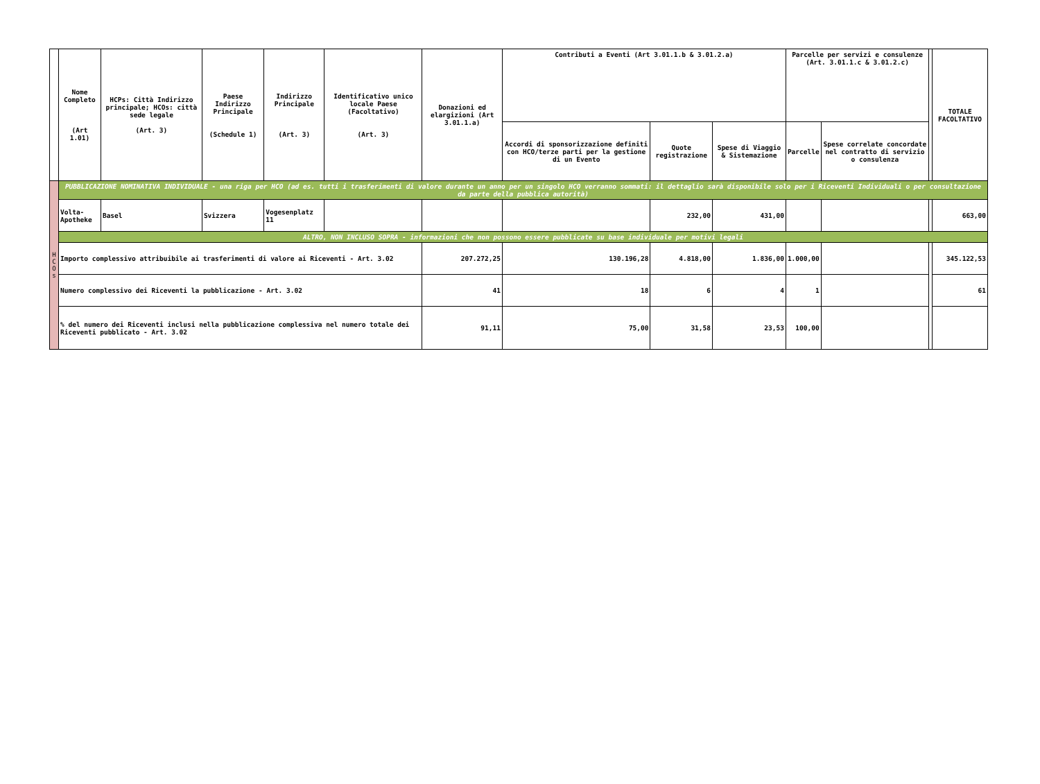| | Nome Completo (Art 1.01) | HCPs: Città Indirizzo principale; HCOs: città sede legale (Art. 3) | Paese Indirizzo Principale (Schedule 1) | Indirizzo Principale (Art. 3) | Identificativo unico locale Paese (Facoltativo) (Art. 3) | Donazioni ed elargizioni (Art 3.01.1.a) | Contributi a Eventi (Art 3.01.1.b & 3.01.2.a) | | | Parcelle per servizi e consulenze (Art. 3.01.1.c & 3.01.2.c) | | | TOTALE FACOLTATIVO |
| --- | --- | --- | --- | --- | --- | --- | --- | --- | --- | --- | --- | --- | --- |
| | | | | | | | Accordi di sponsorizzazione definiti con HCO/terze parti per la gestione di un Evento | Quote registrazione | Spese di Viaggio & Sistemazione | Parcelle | Spese correlate concordate nel contratto di servizio o consulenza | | |
| H C O s | PUBBLICAZIONE NOMINATIVA INDIVIDUALE - una riga per HCO (ad es. tutti i trasferimenti di valore durante un anno per un singolo HCO verranno sommati: il dettaglio sarà disponibile solo per i Riceventi Individuali o per consultazione da parte della pubblica autorità) | | | | | | | | | | | | |
| | Volta-Apotheke | Basel | Svizzera | Vogesenplatz 11 | | | | 232,00 | 431,00 | | | | 663,00 |
| | ALTRO, NON INCLUSO SOPRA - informazioni che non possono essere pubblicate su base individuale per motivi legali | | | | | | | | | | | | |
| | Importo complessivo attribuibile ai trasferimenti di valore ai Riceventi - Art. 3.02 | | | | | 207.272,25 | 130.196,28 | 4.818,00 | 1.836,00 | 1.000,00 | | | 345.122,53 |
| | Numero complessivo dei Riceventi la pubblicazione - Art. 3.02 | | | | | 41 | 18 | 6 | 4 | 1 | | | 61 |
| | % del numero dei Riceventi inclusi nella pubblicazione complessiva nel numero totale dei Riceventi pubblicato - Art. 3.02 | | | | | 91,11 | 75,00 | 31,58 | 23,53 | 100,00 | | | |